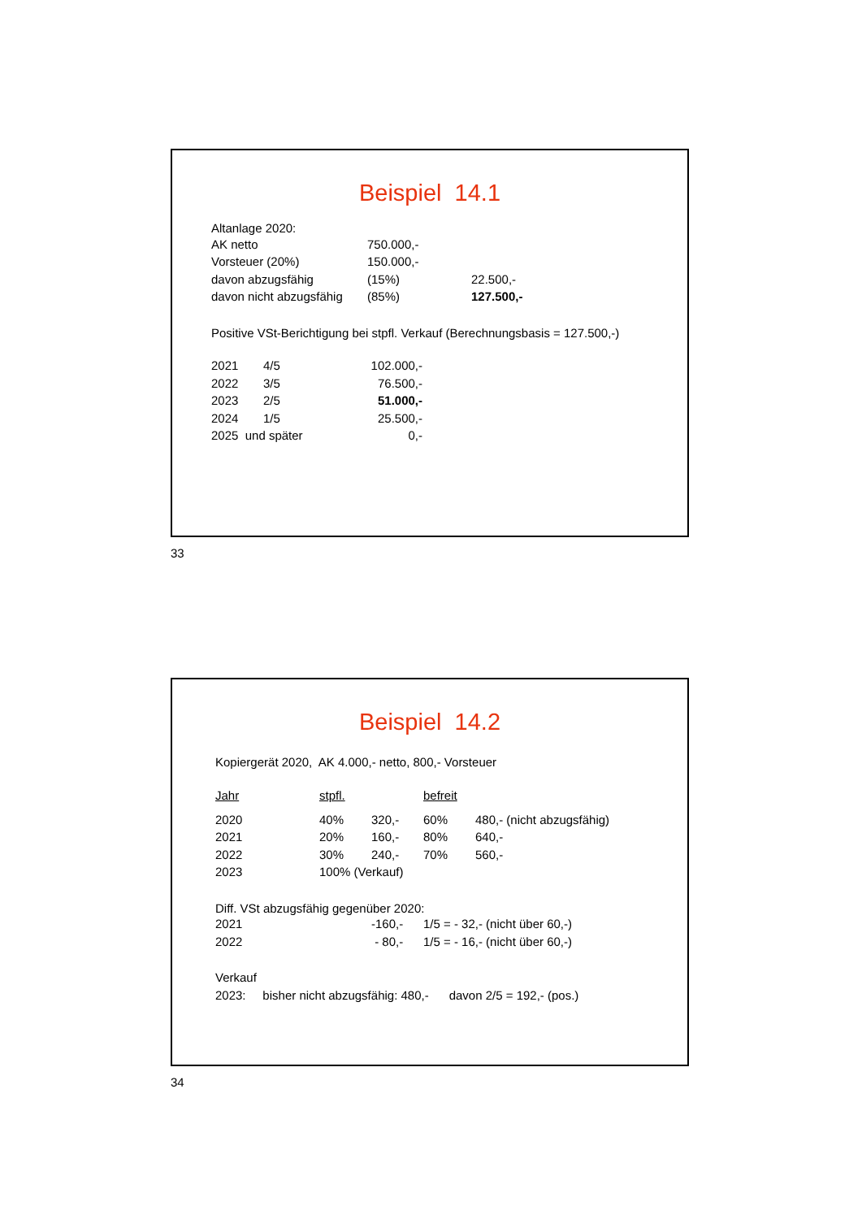Beispiel 14.1
Altanlage 2020:
| AK netto | 750.000,- | |
| Vorsteuer (20%) | 150.000,- | |
| davon abzugsfähig | (15%) | 22.500,- |
| davon nicht abzugsfähig | (85%) | 127.500,- |
Positive VSt-Berichtigung bei stpfl. Verkauf (Berechnungsbasis = 127.500,-)
| 2021 | 4/5 | 102.000,- |
| 2022 | 3/5 | 76.500,- |
| 2023 | 2/5 | 51.000,- |
| 2024 | 1/5 | 25.500,- |
| 2025 und später | | 0,- |
33
Beispiel 14.2
Kopiergerät 2020, AK 4.000,- netto, 800,- Vorsteuer
| Jahr | stpfl. | | befreit | |
| 2020 | 40% | 320,- | 60% | 480,- (nicht abzugsfähig) |
| 2021 | 20% | 160,- | 80% | 640,- |
| 2022 | 30% | 240,- | 70% | 560,- |
| 2023 | 100% (Verkauf) | | | |
Diff. VSt abzugsfähig gegenüber 2020:
| 2021 | -160,- | 1/5 = - 32,- (nicht über 60,-) |
| 2022 | - 80,- | 1/5 = - 16,- (nicht über 60,-) |
Verkauf
2023: bisher nicht abzugsfähig: 480,- davon 2/5 = 192,- (pos.)
34